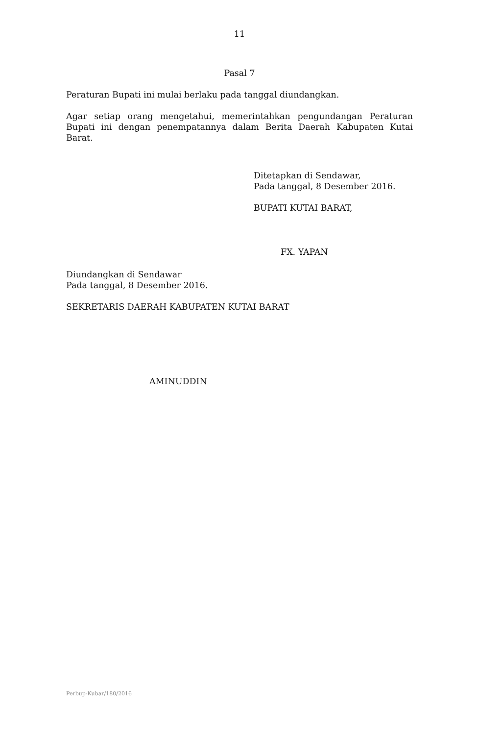11
Pasal 7
Peraturan Bupati ini mulai berlaku pada tanggal diundangkan.
Agar setiap orang mengetahui, memerintahkan pengundangan Peraturan Bupati ini dengan penempatannya dalam Berita Daerah Kabupaten Kutai Barat.
Ditetapkan di Sendawar,
Pada tanggal, 8 Desember 2016.
BUPATI KUTAI BARAT,
FX. YAPAN
Diundangkan di Sendawar
Pada tanggal, 8 Desember 2016.
SEKRETARIS DAERAH KABUPATEN KUTAI BARAT
AMINUDDIN
Perbup-Kubar/180/2016